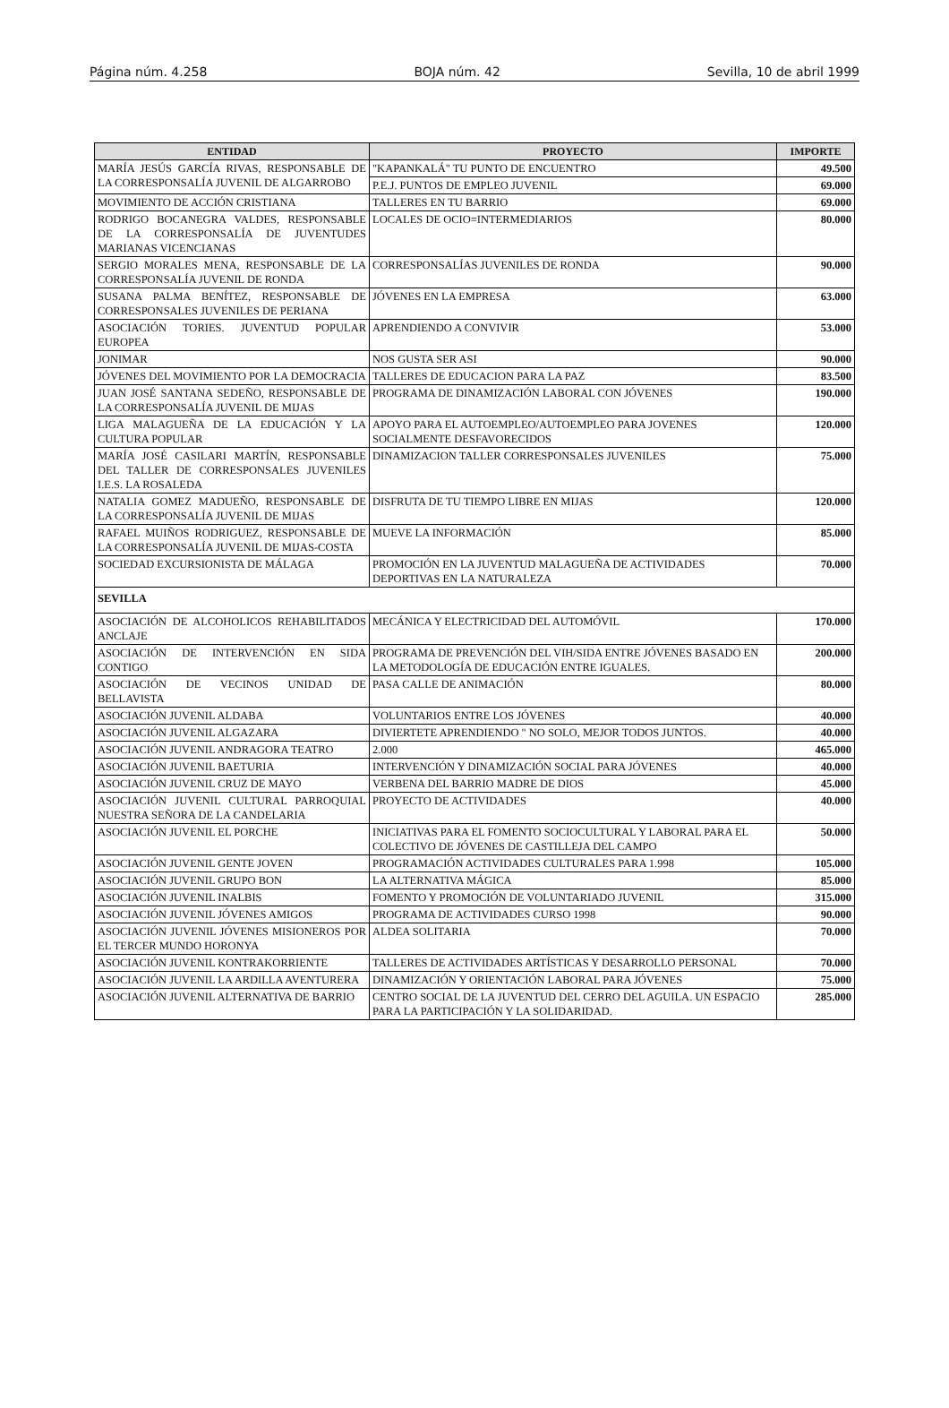Página núm. 4.258 BOJA núm. 42 Sevilla, 10 de abril 1999
| ENTIDAD | PROYECTO | IMPORTE |
| --- | --- | --- |
| MARÍA JESÚS GARCÍA RIVAS, RESPONSABLE DE LA CORRESPONSALÍA JUVENIL DE ALGARROBO | "KAPANKALÁ" TU PUNTO DE ENCUENTRO | 49.500 |
| | P.E.J. PUNTOS DE EMPLEO JUVENIL | 69.000 |
| MOVIMIENTO DE ACCIÓN CRISTIANA | TALLERES EN TU BARRIO | 69.000 |
| RODRIGO BOCANEGRA VALDES, RESPONSABLE DE LA CORRESPONSALÍA DE JUVENTUDES MARIANAS VICENCIANAS | LOCALES DE OCIO=INTERMEDIARIOS | 80.000 |
| SERGIO MORALES MENA, RESPONSABLE DE LA CORRESPONSALÍA JUVENIL DE RONDA | CORRESPONSALÍAS JUVENILES DE RONDA | 90.000 |
| SUSANA PALMA BENÍTEZ, RESPONSABLE DE CORRESPONSALES JUVENILES DE PERIANA | JÓVENES EN LA EMPRESA | 63.000 |
| ASOCIACIÓN TORIES. JUVENTUD POPULAR EUROPEA | APRENDIENDO A CONVIVIR | 53.000 |
| JONIMAR | NOS GUSTA SER ASI | 90.000 |
| JÓVENES DEL MOVIMIENTO POR LA DEMOCRACIA | TALLERES DE EDUCACION PARA LA PAZ | 83.500 |
| JUAN JOSÉ SANTANA SEDEÑO, RESPONSABLE DE LA CORRESPONSALÍA JUVENIL DE MIJAS | PROGRAMA DE DINAMIZACIÓN LABORAL CON JÓVENES | 190.000 |
| LIGA MALAGUEÑA DE LA EDUCACIÓN Y LA CULTURA POPULAR | APOYO PARA EL AUTOEMPLEO/AUTOEMPLEO PARA JOVENES SOCIALMENTE DESFAVORECIDOS | 120.000 |
| MARÍA JOSÉ CASILARI MARTÍN, RESPONSABLE DEL TALLER DE CORRESPONSALES JUVENILES I.E.S. LA ROSALEDA | DINAMIZACION TALLER CORRESPONSALES JUVENILES | 75.000 |
| NATALIA GOMEZ MADUEÑO, RESPONSABLE DE LA CORRESPONSALÍA JUVENIL DE MIJAS | DISFRUTA DE TU TIEMPO LIBRE EN MIJAS | 120.000 |
| RAFAEL MUIÑOS RODRIGUEZ, RESPONSABLE DE LA CORRESPONSALÍA JUVENIL DE MIJAS-COSTA | MUEVE LA INFORMACIÓN | 85.000 |
| SOCIEDAD EXCURSIONISTA DE MÁLAGA | PROMOCIÓN EN LA JUVENTUD MALAGUEÑA DE ACTIVIDADES DEPORTIVAS EN LA NATURALEZA | 70.000 |
| SEVILLA | | |
| ASOCIACIÓN DE ALCOHOLICOS REHABILITADOS ANCLAJE | MECÁNICA Y ELECTRICIDAD DEL AUTOMÓVIL | 170.000 |
| ASOCIACIÓN DE INTERVENCIÓN EN SIDA CONTIGO | PROGRAMA DE PREVENCIÓN DEL VIH/SIDA ENTRE JÓVENES BASADO EN LA METODOLOGÍA DE EDUCACIÓN ENTRE IGUALES. | 200.000 |
| ASOCIACIÓN DE VECINOS UNIDAD DE BELLAVISTA | PASA CALLE DE ANIMACIÓN | 80.000 |
| ASOCIACIÓN JUVENIL ALDABA | VOLUNTARIOS ENTRE LOS JÓVENES | 40.000 |
| ASOCIACIÓN JUVENIL ALGAZARA | DIVIERTETE APRENDIENDO " NO SOLO, MEJOR TODOS JUNTOS. | 40.000 |
| ASOCIACIÓN JUVENIL ANDRAGORA TEATRO | 2.000 | 465.000 |
| ASOCIACIÓN JUVENIL BAETURIA | INTERVENCIÓN Y DINAMIZACIÓN SOCIAL PARA JÓVENES | 40.000 |
| ASOCIACIÓN JUVENIL CRUZ DE MAYO | VERBENA DEL BARRIO MADRE DE DIOS | 45.000 |
| ASOCIACIÓN JUVENIL CULTURAL PARROQUIAL NUESTRA SEÑORA DE LA CANDELARIA | PROYECTO DE ACTIVIDADES | 40.000 |
| ASOCIACIÓN JUVENIL EL PORCHE | INICIATIVAS PARA EL FOMENTO SOCIOCULTURAL Y LABORAL PARA EL COLECTIVO DE JÓVENES DE CASTILLEJA DEL CAMPO | 50.000 |
| ASOCIACIÓN JUVENIL GENTE JOVEN | PROGRAMACIÓN ACTIVIDADES CULTURALES PARA 1.998 | 105.000 |
| ASOCIACIÓN JUVENIL GRUPO BON | LA ALTERNATIVA MÁGICA | 85.000 |
| ASOCIACIÓN JUVENIL INALBIS | FOMENTO Y PROMOCIÓN DE VOLUNTARIADO JUVENIL | 315.000 |
| ASOCIACIÓN JUVENIL JÓVENES AMIGOS | PROGRAMA DE ACTIVIDADES CURSO 1998 | 90.000 |
| ASOCIACIÓN JUVENIL JÓVENES MISIONEROS POR EL TERCER MUNDO HORONYA | ALDEA SOLITARIA | 70.000 |
| ASOCIACIÓN JUVENIL KONTRAKORRIENTE | TALLERES DE ACTIVIDADES ARTÍSTICAS Y DESARROLLO PERSONAL | 70.000 |
| ASOCIACIÓN JUVENIL LA ARDILLA AVENTURERA | DINAMIZACIÓN Y ORIENTACIÓN LABORAL PARA JÓVENES | 75.000 |
| ASOCIACIÓN JUVENIL ALTERNATIVA DE BARRIO | CENTRO SOCIAL DE LA JUVENTUD DEL CERRO DEL AGUILA. UN ESPACIO PARA LA PARTICIPACIÓN Y LA SOLIDARIDAD. | 285.000 |